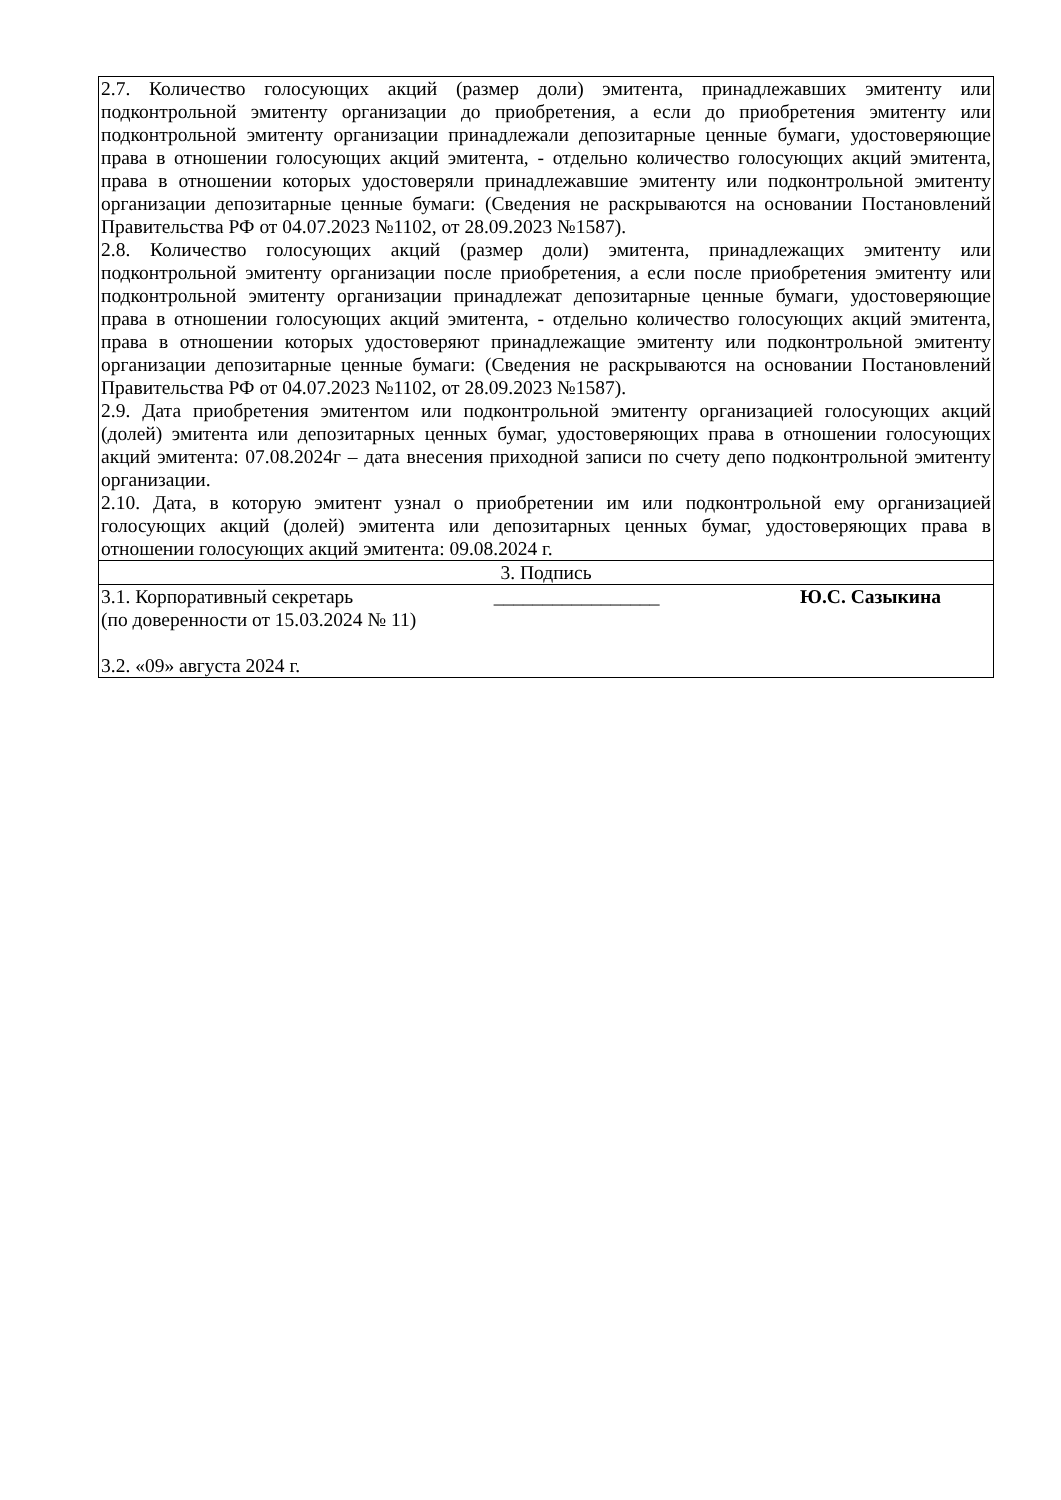| 2.7. Количество голосующих акций (размер доли) эмитента, принадлежавших эмитенту или подконтрольной эмитенту организации до приобретения, а если до приобретения эмитенту или подконтрольной эмитенту организации принадлежали депозитарные ценные бумаги, удостоверяющие права в отношении голосующих акций эмитента, - отдельно количество голосующих акций эмитента, права в отношении которых удостоверяли принадлежавшие эмитенту или подконтрольной эмитенту организации депозитарные ценные бумаги: (Сведения не раскрываются на основании Постановлений Правительства РФ от 04.07.2023 №1102, от 28.09.2023 №1587). 2.8. Количество голосующих акций (размер доли) эмитента, принадлежащих эмитенту или подконтрольной эмитенту организации после приобретения, а если после приобретения эмитенту или подконтрольной эмитенту организации принадлежат депозитарные ценные бумаги, удостоверяющие права в отношении голосующих акций эмитента, - отдельно количество голосующих акций эмитента, права в отношении которых удостоверяют принадлежащие эмитенту или подконтрольной эмитенту организации депозитарные ценные бумаги: (Сведения не раскрываются на основании Постановлений Правительства РФ от 04.07.2023 №1102, от 28.09.2023 №1587). 2.9. Дата приобретения эмитентом или подконтрольной эмитенту организацией голосующих акций (долей) эмитента или депозитарных ценных бумаг, удостоверяющих права в отношении голосующих акций эмитента: 07.08.2024г – дата внесения приходной записи по счету депо подконтрольной эмитенту организации. 2.10. Дата, в которую эмитент узнал о приобретении им или подконтрольной ему организацией голосующих акций (долей) эмитента или депозитарных ценных бумаг, удостоверяющих права в отношении голосующих акций эмитента: 09.08.2024 г. |
| 3. Подпись |
| 3.1. Корпоративный секретарь _________________ Ю.С. Сазыкина (по доверенности от 15.03.2024 № 11) 3.2. «09» августа 2024 г. |